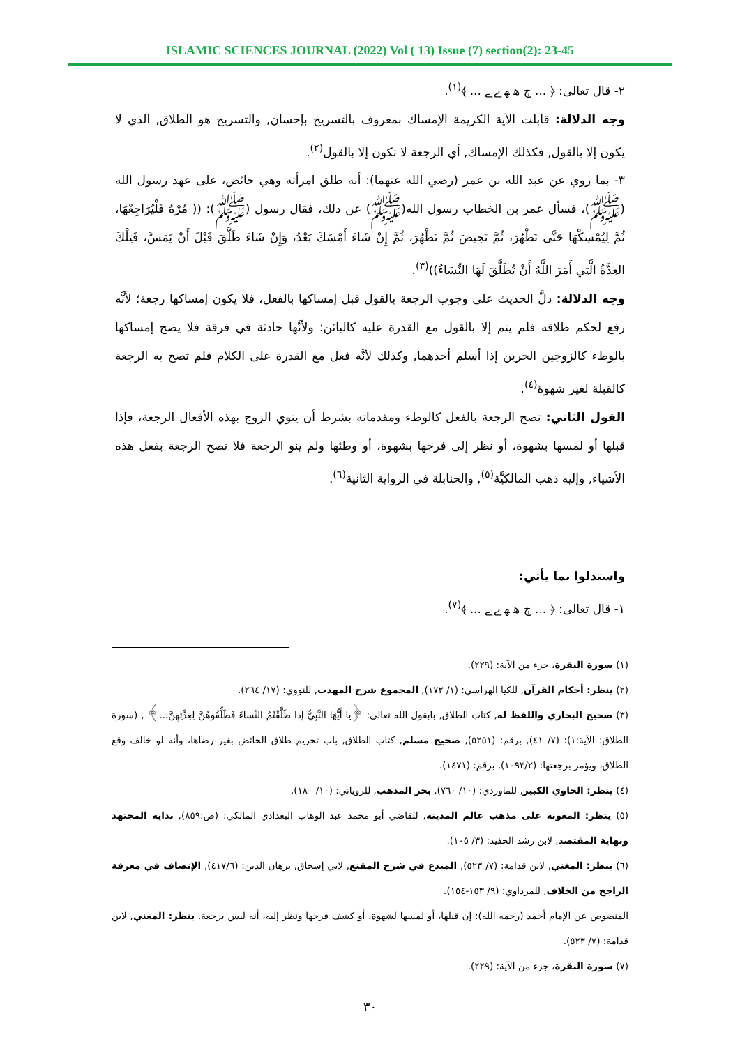ISLAMIC SCIENCES JOURNAL (2022) Vol ( 13) Issue (7) section(2): 23-45
٢- قال تعالى: ﴿ ... ﭲ ﮬ ﮭ ﮮ ﮯ ... ﴾<sup>(١)</sup>.
وجه الدلالة: قابلت الآية الكريمة الإمساك بمعروف بالتسريح بإحسان, والتسريح هو الطلاق, الذي لا يكون إلا بالقول, فكذلك الإمساك, أي الرجعة لا تكون إلا بالقول<sup>(٢)</sup>.
٣- بما روي عن عبد الله بن عمر (رضي الله عنهما): أنه طلق امرأته وهي حائض، على عهد رسول الله (ﷺ)، فسأل عمر بن الخطاب رسول الله(ﷺ) عن ذلك، فقال رسول (ﷺ): (( مُرْهُ فَلْيُرَاجِعْهَا، ثُمَّ لِيُمْسِكْهَا حَتَّى تَطْهُرَ، ثُمَّ تَحِيضَ ثُمَّ تَطْهُرَ، ثُمَّ إِنْ شَاءَ أَمْسَكَ بَعْدُ، وَإِنْ شَاءَ طَلَّقَ قَبْلَ أَنْ يَمَسَّ، فَتِلْكَ العِدَّةُ الَّتِي أَمَرَ اللَّهُ أَنْ تُطَلَّقَ لَهَا النِّسَاءُ))<sup>(٣)</sup>.
وجه الدلالة: دلَّ الحديث على وجوب الرجعة بالقول قبل إمساكها بالفعل، فلا يكون إمساكها رجعة؛ لأنَّه رفع لحكم طلاقه فلم يتم إلا بالقول مع القدرة عليه كالبائن؛ ولأنَّها حادثة في فرقة فلا يصح إمساكها بالوطء كالزوجين الحرين إذا أسلم أحدهما, وكذلك لأنَّه فعل مع القدرة على الكلام فلم تصح به الرجعة كالقبلة لغير شهوة<sup>(٤)</sup>.
القول الثاني: تصح الرجعة بالفعل كالوطء ومقدماته بشرط أن ينوي الزوج بهذه الأفعال الرجعة، فإذا قبلها أو لمسها بشهوة، أو نظر إلى فرجها بشهوة، أو وطئها ولم ينو الرجعة فلا تصح الرجعة بفعل هذه الأشياء, وإليه ذهب المالكيَّة<sup>(٥)</sup>, والحنابلة في الرواية الثانية<sup>(٦)</sup>.
واستدلوا بما يأتي:
١- قال تعالى: ﴿ ... ﭲ ﮬ ﮭ ﮮ ﮯ ... ﴾<sup>(٧)</sup>.
(١) سورة البقرة، جزء من الآية: (٢٢٩).
(٢) ينظر: أحكام القرآن, للكيا الهراسي: (١/ ١٧٢), المجموع شرح المهذب, للنووي: (١٧/ ٢٦٤).
(٣) صحيح البخاري واللفظ له, كتاب الطلاق, بابقول الله تعالى: ﴿يا أَيُّهَا النَّبِيُّ إذا طَلَّقْتُمُ النِّساءَ فَطَلِّقُوهُنَّ لِعِدَّتِهِنَّ...﴾ , (سورة الطلاق: الآية:١): (٧/ ٤١), برقم: (٥٢٥١), صحيح مسلم, كتاب الطلاق, باب تحريم طلاق الحائض بغير رضاها، وأنه لو خالف وقع الطلاق، ويؤمر برجعتها: (١٠٩٣/٢), برقم: (١٤٧١).
(٤) ينظر: الحاوي الكبير, للماوردي: (١٠/ ٧٦٠), بحر المذهب, للروياني: (١٠/ ١٨٠).
(٥) ينظر: المعونة على مذهب عالم المدينة, للقاضي أبو محمد عبد الوهاب البغدادي المالكي: (ص:٨٥٩), بداية المجتهد ونهاية المقتصد, لابن رشد الحفيد: (٣/ ١٠٥).
(٦) ينظر: المغني, لابن قدامة: (٧/ ٥٢٣), المبدع في شرح المقنع, لابي إسحاق, برهان الدين: (٤١٧/٦), الإنصاف في معرفة الراجح من الخلاف, للمرداوي: (٩/ ١٥٣-١٥٤).
المنصوص عن الإمام أحمد (رحمه الله): إن قبلها، أو لمسها لشهوة، أو كشف فرجها ونظر إليه، أنه ليس برجعة. ينظر: المغني, لابن قدامة: (٧/ ٥٢٣).
(٧) سورة البقرة، جزء من الآية: (٢٢٩).
٣٠